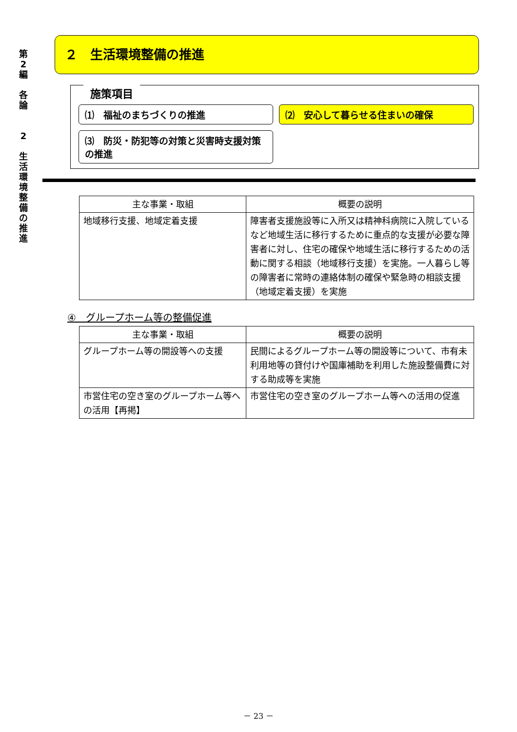第
2
編
各
論
2
生
活
環
境
整
備
の
推
進
２　生活環境整備の推進
施策項目
⑴　福祉のまちづくりの推進
⑵　安心して暮らせる住まいの確保
⑶　防災・防犯等の対策と災害時支援対策の推進
| 主な事業・取組 | 概要の説明 |
| --- | --- |
| 地域移行支援、地域定着支援 | 障害者支援施設等に入所又は精神科病院に入院しているなど地域生活に移行するために重点的な支援が必要な障害者に対し、住宅の確保や地域生活に移行するための活動に関する相談（地域移行支援）を実施。一人暮らし等の障害者に常時の連絡体制の確保や緊急時の相談支援（地域定着支援）を実施 |
④　グループホーム等の整備促進
| 主な事業・取組 | 概要の説明 |
| --- | --- |
| グループホーム等の開設等への支援 | 民間によるグループホーム等の開設等について、市有未利用地等の貸付けや国庫補助を利用した施設整備費に対する助成等を実施 |
| 市営住宅の空き室のグループホーム等への活用【再掲】 | 市営住宅の空き室のグループホーム等への活用の促進 |
－ 23 －